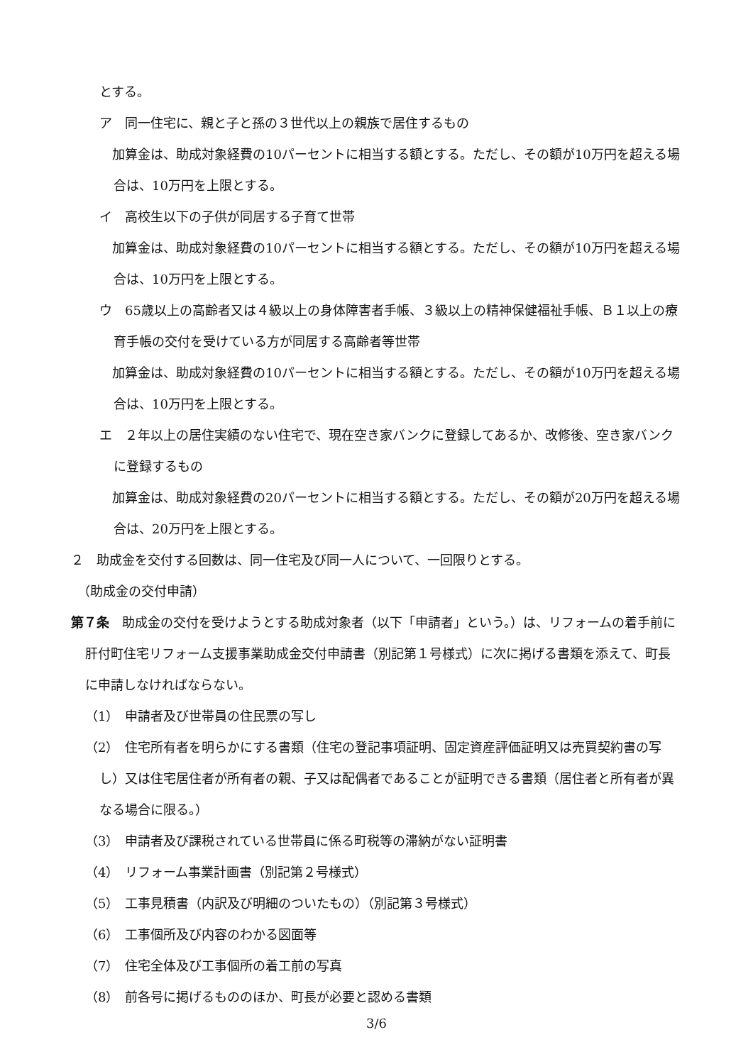とする。
ア　同一住宅に、親と子と孫の３世代以上の親族で居住するもの
　加算金は、助成対象経費の10パーセントに相当する額とする。ただし、その額が10万円を超える場合は、10万円を上限とする。
イ　高校生以下の子供が同居する子育て世帯
　加算金は、助成対象経費の10パーセントに相当する額とする。ただし、その額が10万円を超える場合は、10万円を上限とする。
ウ　65歳以上の高齢者又は４級以上の身体障害者手帳、３級以上の精神保健福祉手帳、Ｂ１以上の療育手帳の交付を受けている方が同居する高齢者等世帯
　加算金は、助成対象経費の10パーセントに相当する額とする。ただし、その額が10万円を超える場合は、10万円を上限とする。
エ　２年以上の居住実績のない住宅で、現在空き家バンクに登録してあるか、改修後、空き家バンクに登録するもの
　加算金は、助成対象経費の20パーセントに相当する額とする。ただし、その額が20万円を超える場合は、20万円を上限とする。
２　助成金を交付する回数は、同一住宅及び同一人について、一回限りとする。
　（助成金の交付申請）
第７条　助成金の交付を受けようとする助成対象者（以下「申請者」という。）は、リフォームの着手前に肝付町住宅リフォーム支援事業助成金交付申請書（別記第１号様式）に次に掲げる書類を添えて、町長に申請しなければならない。
（1）　申請者及び世帯員の住民票の写し
（2）　住宅所有者を明らかにする書類（住宅の登記事項証明、固定資産評価証明又は売買契約書の写し）又は住宅居住者が所有者の親、子又は配偶者であることが証明できる書類（居住者と所有者が異なる場合に限る。）
（3）　申請者及び課税されている世帯員に係る町税等の滞納がない証明書
（4）　リフォーム事業計画書（別記第２号様式）
（5）　工事見積書（内訳及び明細のついたもの）（別記第３号様式）
（6）　工事個所及び内容のわかる図面等
（7）　住宅全体及び工事個所の着工前の写真
（8）　前各号に掲げるもののほか、町長が必要と認める書類
3/6